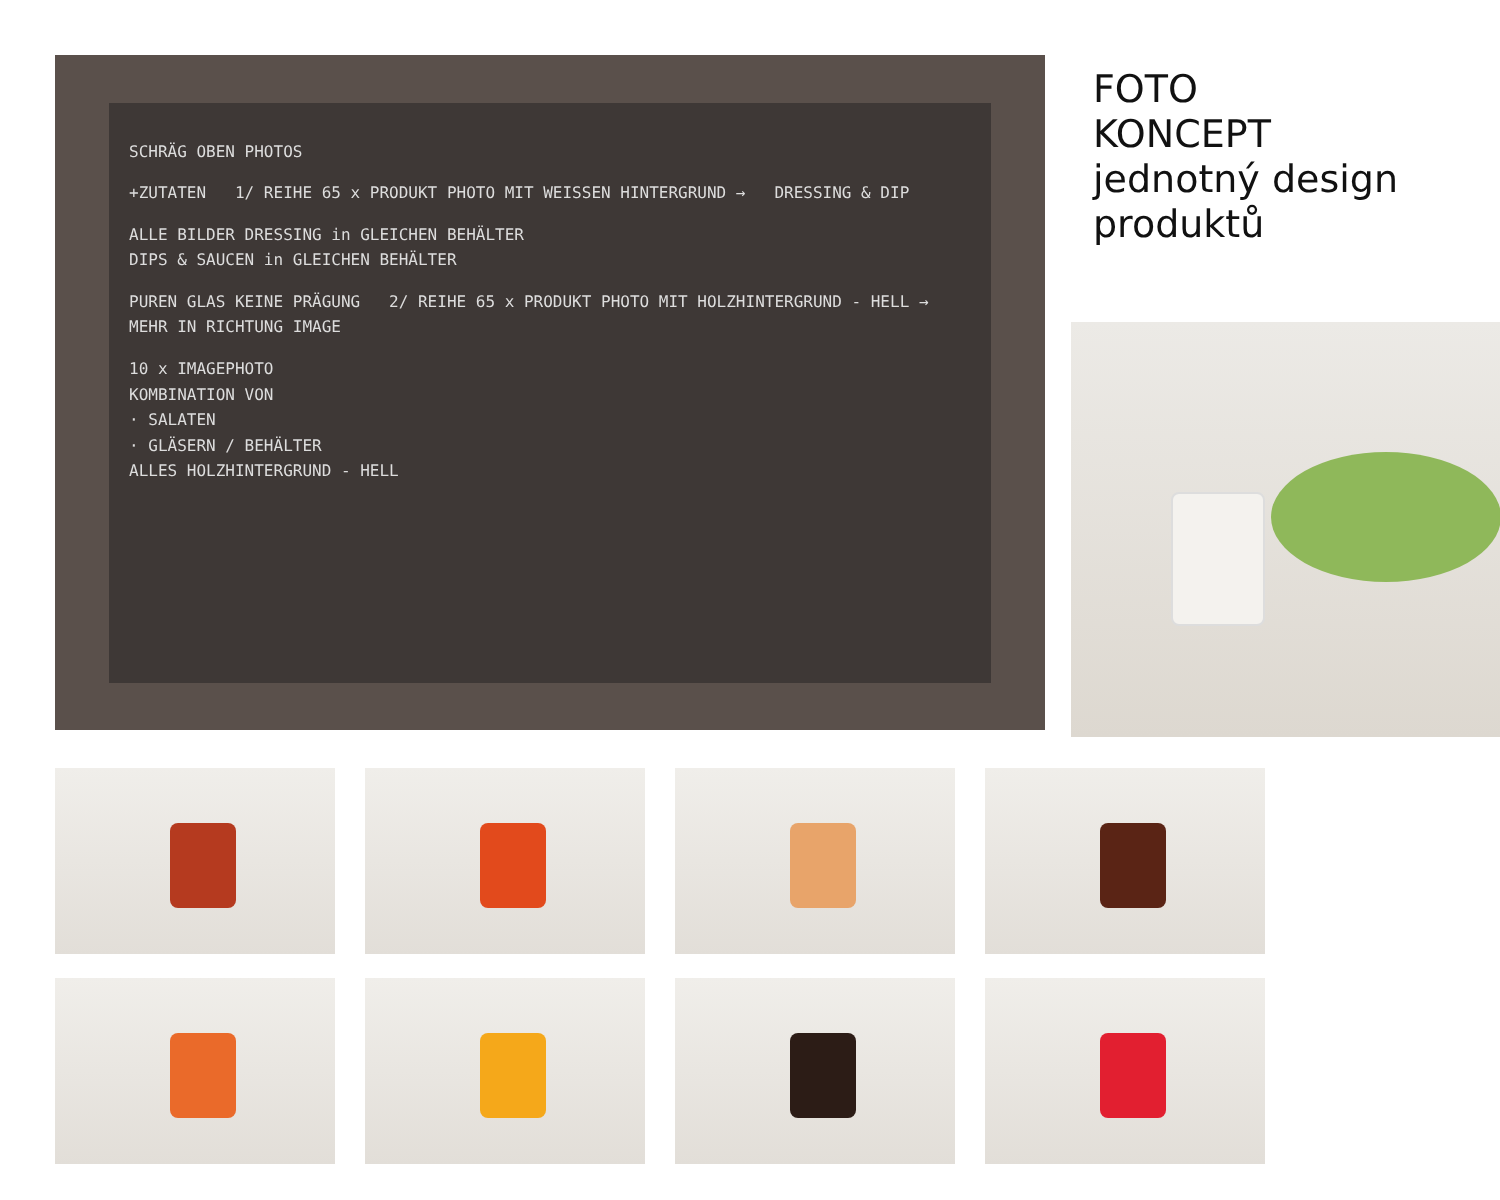SCHRÄG OBEN PHOTOS
+ZUTATEN 1/ REIHE 65 x PRODUKT PHOTO MIT WEISSEN HINTERGRUND → DRESSING & DIP
ALLE BILDER DRESSING in GLEICHEN BEHÄLTER
DIPS & SAUCEN in GLEICHEN BEHÄLTER
PUREN GLAS KEINE PRÄGUNG 2/ REIHE 65 x PRODUKT PHOTO MIT HOLZHINTERGRUND - HELL → MEHR IN RICHTUNG IMAGE
10 x IMAGEPHOTO
KOMBINATION VON
· SALATEN
· GLÄSERN / BEHÄLTER
ALLES HOLZHINTERGRUND - HELL
FOTO
KONCEPT
jednotný design
produktů